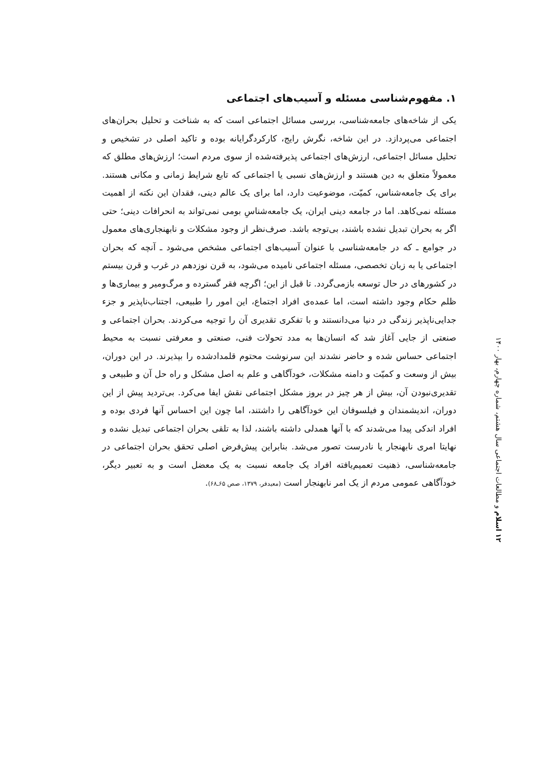۱. مفهوم‌شناسی مسئله و آسیب‌های اجتماعی
یکی از شاخه‌های جامعه‌شناسی، بررسی مسائل اجتماعی است که به شناخت و تحلیل بحران‌های اجتماعی می‌پردازد. در این شاخه، نگرش رایج، کارکردگرایانه بوده و تاکید اصلی در تشخیص و تحلیل مسائل اجتماعی، ارزش‌های اجتماعی پذیرفته‌شده از سوی مردم است؛ ارزش‌های مطلق که معمولاً متعلق به دین هستند و ارزش‌های نسبی یا اجتماعی که تابع شرایط زمانی و مکانی هستند. برای یک جامعه‌شناس، کمیّت، موضوعیت دارد، اما برای یک عالم دینی، فقدان این نکته از اهمیت مسئله نمی‌کاهد. اما در جامعه دینی ایران، یک جامعه‌شناسِ بومی نمی‌تواند به انحرافات دینی؛ حتی اگر به بحران تبدیل نشده باشند، بی‌توجه باشد. صرف‌نظر از وجود مشکلات و نابهنجاری‌های معمول در جوامع ـ که در جامعه‌شناسی با عنوان آسیب‌های اجتماعی مشخص می‌شود ـ آنچه که بحران اجتماعی یا به زبان تخصصی، مسئله اجتماعی نامیده می‌شود، به قرن نوزدهم در غرب و قرن بیستم در کشورهای در حال توسعه بازمی‌گردد. تا قبل از این؛ اگرچه فقر گسترده و مرگ‌ومیر و بیماری‌ها و ظلم حکام وجود داشته است، اما عمده‌ی افراد اجتماع، این امور را طبیعی، اجتناب‌ناپذیر و جزء جدایی‌ناپذیر زندگی در دنیا می‌دانستند و با تفکری تقدیری آن را توجیه می‌کردند. بحران اجتماعی و صنعتی از جایی آغاز شد که انسان‌ها به مدد تحولات فنی، صنعتی و معرفتی نسبت به محیط اجتماعی حساس شده و حاضر نشدند این سرنوشت محتوم قلمدادشده را بپذیرند. در این دوران، بیش از وسعت و کمیّت و دامنه مشکلات، خودآگاهی و علم به اصل مشکل و راه حل آن و طبیعی و تقدیری‌نبودن آن، بیش از هر چیز در بروز مشکل اجتماعی نقش ایفا می‌کرد. بی‌تردید پیش از این دوران، اندیشمندان و فیلسوفان این خودآگاهی را داشتند، اما چون این احساس آنها فردی بوده و افراد اندکی پیدا می‌شدند که با آنها همدلی داشته باشند، لذا به تلقی بحران اجتماعی تبدیل نشده و نهایتا امری نابهنجار یا نادرست تصور می‌شد. بنابراین پیش‌فرض اصلی تحقق بحران اجتماعی در جامعه‌شناسی، ذهنیت تعمیم‌یافته افراد یک جامعه نسبت به یک معضل است و به تعبیر دیگر، خودآگاهی عمومی مردم از یک امر نابهنجار است (معیدفر، ۱۳۷۹، صص ۶۵ـ۶۸).
۱۲ اسلام و مطالعات اجتماعی سال هشتم، شماره چهارم، بهار ۱۴۰۰